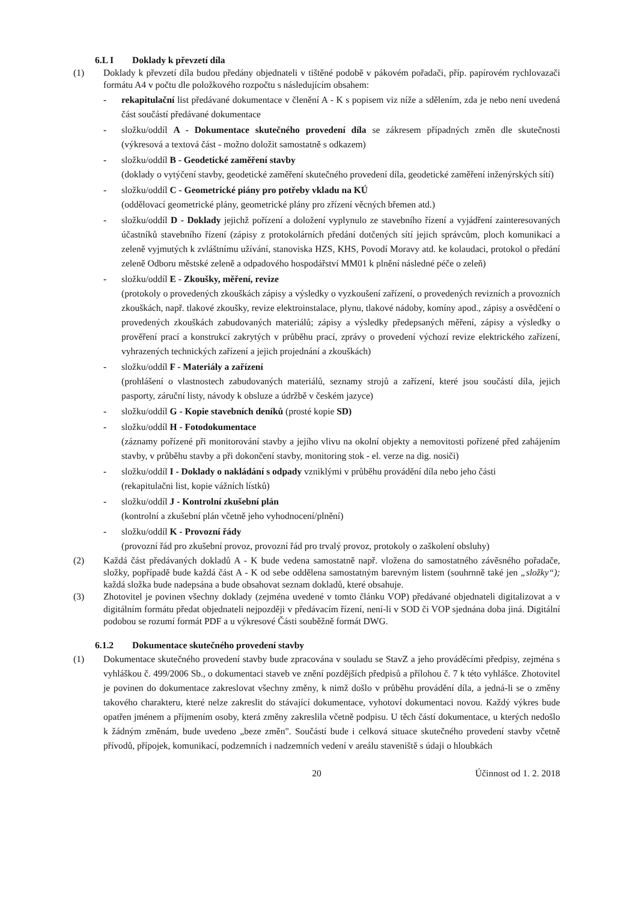6.L I Doklady k převzetí díla
(1) Doklady k převzetí díla budou předány objednateli v tištěné podobě v pákovém pořadači, příp. papírovém rychlovazači formátu A4 v počtu dle položkového rozpočtu s následujícím obsahem:
- rekapitulační list předávané dokumentace v členění A - K s popisem viz níže a sdělením, zda je nebo není uvedená část součástí předávané dokumentace
- složku/oddíl A - Dokumentace skutečného provedení díla se zákresem případných změn dle skutečnosti (výkresová a textová část - možno doložit samostatně s odkazem)
- složku/oddíl B - Geodetické zaměření stavby
(doklady o vytýčení stavby, geodetické zaměření skutečného provedení díla, geodetické zaměření inženýrských sítí)
- složku/oddíl C - Geometrické piány pro potřeby vkladu na KÚ
(oddělovací geometrické plány, geometrické plány pro zřízení věcných břemen atd.)
- složku/oddíl D - Doklady jejichž pořízení a doložení vyplynulo ze stavebního řízení a vyjádření zainteresovaných účastníků stavebního řízení (zápisy z protokolárních předání dotčených sítí jejich správcům, ploch komunikací a zeleně vyjmutých k zvláštnímu užívání, stanoviska HZS, KHS, Povodí Moravy atd. ke kolaudaci, protokol o předání zeleně Odboru městské zeleně a odpadového hospodářství MM01 k plnění následné péče o zeleň)
- složku/oddíl E - Zkoušky, měření, revize
(protokoly o provedených zkouškách zápisy a výsledky o vyzkoušení zařízení, o provedených revizních a provozních zkouškách, např. tlakové zkoušky, revize elektroinstalace, plynu, tlakové nádoby, komíny apod., zápisy a osvědčení o provedených zkouškách zabudovaných materiálů; zápisy a výsledky předepsaných měření, zápisy a výsledky o prověření prací a konstrukcí zakrytých v průběhu prací, zprávy o provedení výchozí revize elektrického zařízení, vyhrazených technických zařízení a jejich projednání a zkouškách)
- složku/oddíl F - Materiály a zařízení
(prohlášení o vlastnostech zabudovaných materiálů, seznamy strojů a zařízení, které jsou součástí díla, jejich pasporty, záruční listy, návody k obsluze a údržbě v českém jazyce)
- složku/oddíl G - Kopie stavebních deníků (prosté kopie SD)
- složku/oddíl H - Fotodokumentace
(záznamy pořízené při monitorování stavby a jejího vlivu na okolní objekty a nemovitosti pořízené před zahájením stavby, v průběhu stavby a při dokončení stavby, monitoring stok - el. verze na dig. nosiči)
- složku/oddíl I - Doklady o nakládání s odpady vzniklými v průběhu provádění díla nebo jeho části
(rekapitulačni list, kopie vážních lístků)
- složku/oddíl J - Kontrolní zkušební plán
(kontrolní a zkušební plán včetně jeho vyhodnocení/plnění)
- složku/oddíl K - Provozní řády
(provozní řád pro zkušební provoz, provozní řád pro trvalý provoz, protokoly o zaškolení obsluhy)
(2) Každá část předávaných dokladů A - K bude vedena samostatně např. vložena do samostatného závěsného pořadače, složky, popřípadě bude každá část A - K od sebe oddělena samostatným barevným listem (souhrnně také jen „složky“); každá složka bude nadepsána a bude obsahovat seznam dokladů, které obsahuje.
(3) Zhotovitel je povinen všechny doklady (zejména uvedené v tomto článku VOP) předávané objednateli digitalizovat a v digitálním formátu předat objednateli nejpozději v předávacím řízení, není-li v SOD či VOP sjednána doba jiná. Digitální podobou se rozumí formát PDF a u výkresové Části souběžně formát DWG.
6.1.2 Dokumentace skutečného provedení stavby
(1) Dokumentace skutečného provedení stavby bude zpracována v souladu se StavZ a jeho prováděcími předpisy, zejména s vyhláškou č. 499/2006 Sb., o dokumentaci staveb ve znění pozdějších předpisů a přílohou č. 7 k této vyhlášce. Zhotovitel je povinen do dokumentace zakreslovat všechny změny, k nimž došlo v průběhu provádění díla, a jedná-li se o změny takového charakteru, které nelze zakreslit do stávající dokumentace, vyhotoví dokumentaci novou. Každý výkres bude opatřen jménem a příjmením osoby, která změny zakreslila včetně podpisu. U těch částí dokumentace, u kterých nedošlo k žádným změnám, bude uvedeno „beze změn". Součástí bude i celková situace skutečného provedení stavby včetně přívodů, přípojek, komunikací, podzemních i nadzemních vedení v areálu staveniště s údaji o hloubkách
20 Účinnost od 1. 2. 2018